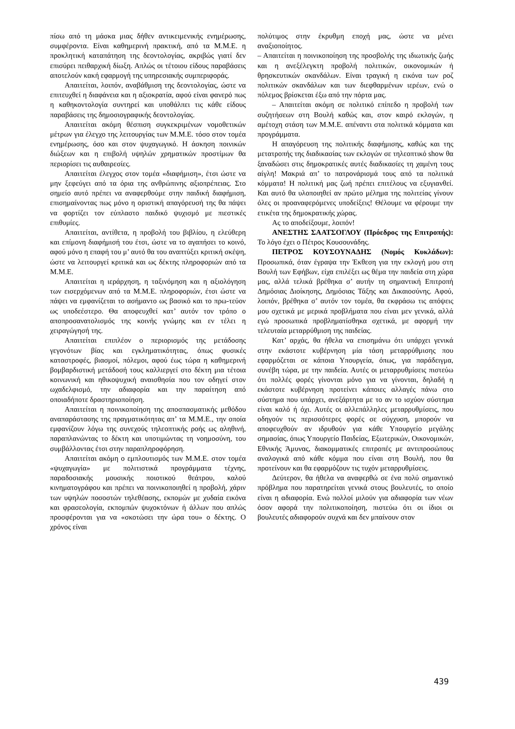πίσω από τη μάσκα μιας δήθεν αντικειμενικής ενημέρωσης, συμφέροντα. Είναι καθημερινή πρακτική, από τα Μ.Μ.Ε. η προκλητική καταπάτηση της δεοντολογίας, ακριβώς γιατί δεν επισύρει πειθαρχική δίωξη. Απλώς οι τέτοιου είδους παραβάσεις αποτελούν κακή εφαρμογή της υπηρεσιακής συμπεριφοράς.
Απαιτείται, λοιπόν, αναβάθμιση της δεοντολογίας, ώστε να επιτευχθεί η διαφάνεια και η αξιοκρατία, αφού είναι φανερό πως η καθηκοντολογία συντηρεί και υποθάλπει τις κάθε είδους παραβάσεις της δημοσιογραφικής δεοντολογίας.
Απαιτείται ακόμη θέσπιση συγκεκριμένων νομοθετικών μέτρων για έλεγχο της λειτουργίας των Μ.Μ.Ε. τόσο στον τομέα ενημέρωσης, όσο και στον ψυχαγωγικό. Η άσκηση ποινικών διώξεων και η επιβολή υψηλών χρηματικών προστίμων θα περιορίσει τις αυθαιρεσίες.
Απαιτείται έλεγχος στον τομέα «διαφήμιση», έτσι ώστε να μην ξεφεύγει από τα όρια της ανθρώπινης αξιοπρέπειας. Στο σημείο αυτό πρέπει να αναφερθούμε στην παιδική διαφήμιση, επισημαίνοντας πως μόνο η οριστική απαγόρευσή της θα πάψει να φορτίζει τον εύπλαστο παιδικό ψυχισμό με πιεστικές επιθυμίες.
Απαιτείται, αντίθετα, η προβολή του βιβλίου, η ελεύθερη και επίμονη διαφήμισή του έτσι, ώστε να το αγαπήσει το κοινό, αφού μόνο η επαφή του μ’ αυτό θα του αναπτύξει κριτική σκέψη, ώστε να λειτουργεί κριτικά και ως δέκτης πληροφοριών από τα Μ.Μ.Ε.
Απαιτείται η ιεράρχηση, η ταξινόμηση και η αξιολόγηση των εισερχόμενων από τα Μ.Μ.Ε. πληροφοριών, έτσι ώστε να πάψει να εμφανίζεται το ασήμαντο ως βασικό και το πρω-τεύον ως υποδεέστερο. Θα αποφευχθεί κατ’ αυτόν τον τρόπο ο αποπροσανατολισμός της κοινής γνώμης και εν τέλει η χειραγώγησή της.
Απαιτείται επιπλέον ο περιορισμός της μετάδοσης γεγονότων βίας και εγκληματικότητας, όπως φυσικές καταστροφές, βιασμοί, πόλεμοι, αφού έως τώρα η καθημερινή βομβαρδιστική μετάδοσή τους καλλιεργεί στο δέκτη μια τέτοια κοινωνική και ηθικοψυχική αναισθησία που τον οδηγεί στον ωχαδελφισμό, την αδιαφορία και την παραίτηση από οποιαδήποτε δραστηριοποίηση.
Απαιτείται η ποινικοποίηση της αποσπασματικής μεθόδου αναπαράστασης της πραγματικότητας απ’ τα Μ.Μ.Ε., την οποία εμφανίζουν λόγω της συνεχούς τηλεοπτικής ροής ως αληθινή, παραπλανώντας το δέκτη και υποτιμώντας τη νοημοσύνη, του συμβάλλοντας έτσι στην παραπληροφόρηση.
Απαιτείται ακόμη ο εμπλουτισμός των Μ.Μ.Ε. στον τομέα «ψυχαγωγία» με πολιτιστικά προγράμματα τέχνης, παραδοσιακής μουσικής ποιοτικού θεάτρου, καλού κινηματογράφου και πρέπει να ποινικοποιηθεί η προβολή, χάριν των υψηλών ποσοστών τηλεθέασης, εκπομών με χυδαία εικόνα και φρασεολογία, εκπομπών ψυχοκτόνων ή άλλων που απλώς προσφέρονται για να «σκοτώσει την ώρα του» ο δέκτης. Ο χρόνος είναι
πολύτιμος στην έκρυθμη εποχή μας, ώστε να μένει αναξιοποίητος.
– Απαιτείται η ποινικοποίηση της προσβολής της ιδιωτικής ζωής και η ανεξέλεγκτη προβολή πολιτικών, οικονομικών ή θρησκευτικών σκανδάλων. Είναι τραγική η εικόνα των ροζ πολιτικών σκανδάλων και των διεφθαρμένων ιερέων, ενώ ο πόλεμος βρίσκεται έξω από την πόρτα μας.
– Απαιτείται ακόμη σε πολιτικό επίπεδο η προβολή των συζητήσεων στη Βουλή καθώς και, στον καιρό εκλογών, η αμέτοχη στάση των Μ.Μ.Ε. απέναντι στα πολιτικά κόμματα και προγράμματα.
Η απαγόρευση της πολιτικής διαφήμισης, καθώς και της μετατροπής της διαδικασίας των εκλογών σε τηλεοπτικό show θα ξαναδώσει στις δημοκρατικές αυτές διαδικασίες τη χαμένη τους αίγλη! Μακριά απ’ το πατρονάρισμά τους από τα πολιτικά κόμματα! Η πολιτική μας ζωή πρέπει επιτέλους να εξυγιανθεί. Και αυτό θα υλοποιηθεί αν πρώτο μέλημα της πολιτείας γίνουν όλες οι προαναφερόμενες υποδείξεις! Θέλουμε να φέρουμε την ετικέτα της δημοκρατικής χώρας.
Ας το αποδείξουμε, λοιπόν!
ΑΝΕΣΤΗΣ ΣΑΑΤΣΟΓΛΟΥ (Πρόεδρος της Επιτροπής): Το λόγο έχει ο Πέτρος Κουσουνάδης.
ΠΕΤΡΟΣ ΚΟΥΣΟΥΝΑΔΗΣ (Νομός Κυκλάδων): Προσωπικά, όταν έγραψα την Έκθεση για την εκλογή μου στη Βουλή των Εφήβων, είχα επιλέξει ως θέμα την παιδεία στη χώρα μας, αλλά τελικά βρέθηκα σ’ αυτήν τη σημαντική Επιτροπή Δημόσιας Διοίκησης, Δημόσιας Τάξης και Δικαιοσύνης. Αφού, λοιπόν, βρέθηκα σ’ αυτόν τον τομέα, θα εκφράσω τις απόψεις μου σχετικά με μερικά προβλήματα που είναι μεν γενικά, αλλά εγώ προσωπικά προβληματίσθηκα σχετικά, με αφορμή την τελευταία μεταρρύθμιση της παιδείας.
Κατ’ αρχάς, θα ήθελα να επισημάνω ότι υπάρχει γενικά στην εκάστοτε κυβέρνηση μία τάση μεταρρύθμισης που εφαρμόζεται σε κάποια Υπουργεία, όπως, για παράδειγμα, συνέβη τώρα, με την παιδεία. Αυτές οι μεταρρυθμίσεις πιστεύω ότι πολλές φορές γίνονται μόνο για να γίνονται, δηλαδή η εκάστοτε κυβέρνηση προτείνει κάποιες αλλαγές πάνω στο σύστημα που υπάρχει, ανεξάρτητα με το αν το ισχύον σύστημα είναι καλό ή όχι. Αυτές οι αλλεπάλληλες μεταρρυθμίσεις, που οδηγούν τις περισσότερες φορές σε σύγχυση, μπορούν να αποφευχθούν αν ιδρυθούν για κάθε Υπουργείο μεγάλης σημασίας, όπως Υπουργείο Παιδείας, Εξωτερικών, Οικονομικών, Εθνικής Άμυνας, διακομματικές επιτροπές με αντιπροσώπους αναλογικά από κάθε κόμμα που είναι στη Βουλή, που θα προτείνουν και θα εφαρμόζουν τις τυχόν μεταρρυθμίσεις.
Δεύτερον, θα ήθελα να αναφερθώ σε ένα πολύ σημαντικό πρόβλημα που παρατηρείται γενικά στους βουλευτές, το οποίο είναι η αδιαφορία. Ενώ πολλοί μιλούν για αδιαφορία των νέων όσον αφορά την πολιτικοποίηση, πιστεύω ότι οι ίδιοι οι βουλευτές αδιαφορούν συχνά και δεν μπαίνουν στον
439